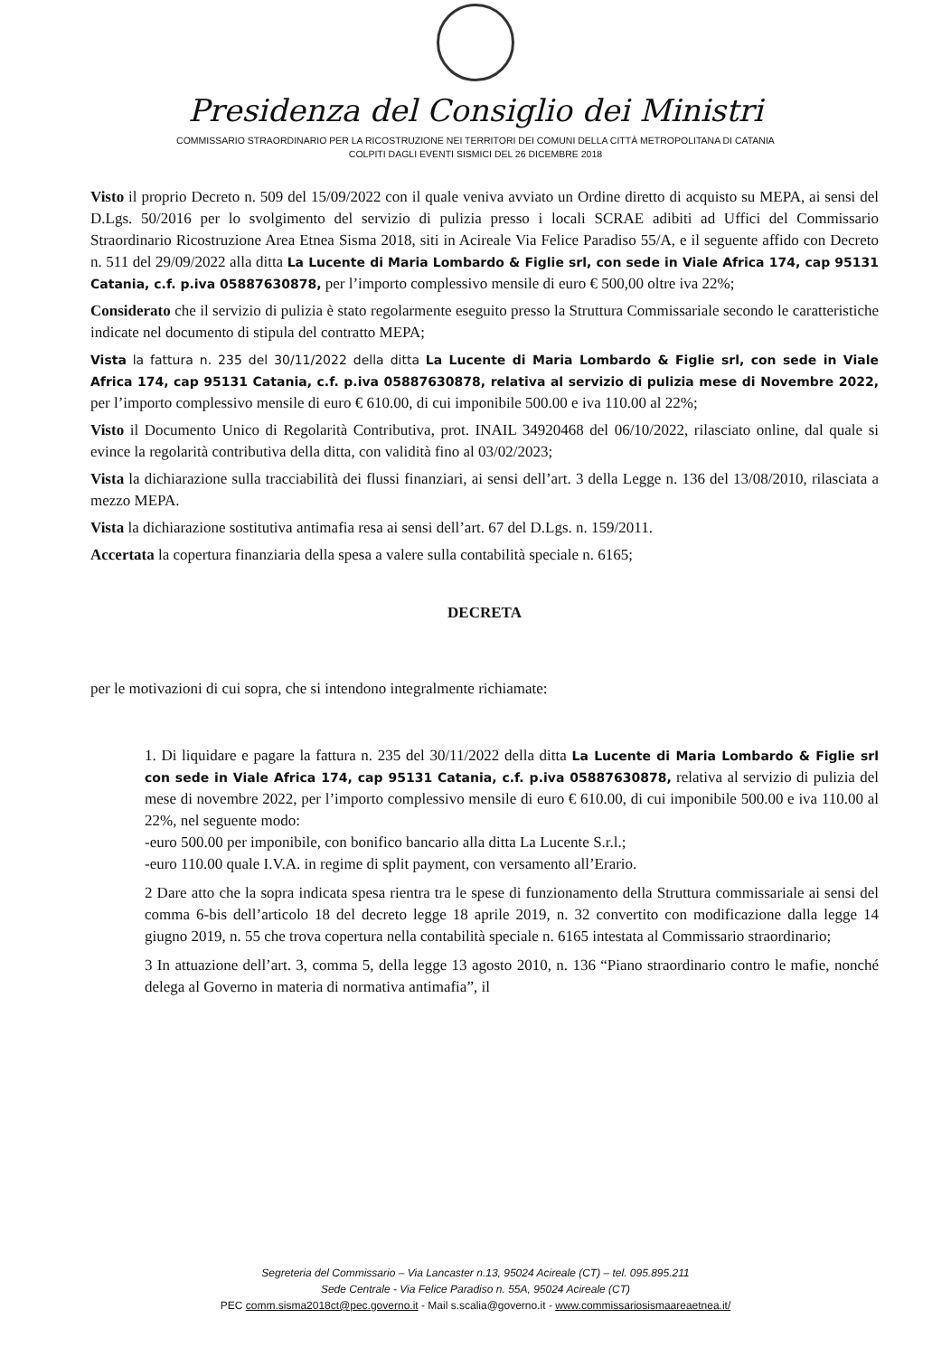Presidenza del Consiglio dei Ministri
COMMISSARIO STRAORDINARIO PER LA RICOSTRUZIONE NEI TERRITORI DEI COMUNI DELLA CITTÀ METROPOLITANA DI CATANIA
COLPITI DAGLI EVENTI SISMICI DEL 26 DICEMBRE 2018
Visto il proprio Decreto n. 509 del 15/09/2022 con il quale veniva avviato un Ordine diretto di acquisto su MEPA, ai sensi del D.Lgs. 50/2016 per lo svolgimento del servizio di pulizia presso i locali SCRAE adibiti ad Uffici del Commissario Straordinario Ricostruzione Area Etnea Sisma 2018, siti in Acireale Via Felice Paradiso 55/A, e il seguente affido con Decreto n. 511 del 29/09/2022 alla ditta La Lucente di Maria Lombardo & Figlie srl, con sede in Viale Africa 174, cap 95131 Catania, c.f. p.iva 05887630878, per l’importo complessivo mensile di euro € 500,00 oltre iva 22%;
Considerato che il servizio di pulizia è stato regolarmente eseguito presso la Struttura Commissariale secondo le caratteristiche indicate nel documento di stipula del contratto MEPA;
Vista la fattura n. 235 del 30/11/2022 della ditta La Lucente di Maria Lombardo & Figlie srl, con sede in Viale Africa 174, cap 95131 Catania, c.f. p.iva 05887630878, relativa al servizio di pulizia mese di Novembre 2022, per l’importo complessivo mensile di euro € 610.00, di cui imponibile 500.00 e iva 110.00 al 22%;
Visto il Documento Unico di Regolarità Contributiva, prot. INAIL 34920468 del 06/10/2022, rilasciato online, dal quale si evince la regolarità contributiva della ditta, con validità fino al 03/02/2023;
Vista la dichiarazione sulla tracciabilità dei flussi finanziari, ai sensi dell’art. 3 della Legge n. 136 del 13/08/2010, rilasciata a mezzo MEPA.
Vista la dichiarazione sostitutiva antimafia resa ai sensi dell’art. 67 del D.Lgs. n. 159/2011.
Accertata la copertura finanziaria della spesa a valere sulla contabilità speciale n. 6165;
DECRETA
per le motivazioni di cui sopra, che si intendono integralmente richiamate:
1. Di liquidare e pagare la fattura n. 235 del 30/11/2022 della ditta La Lucente di Maria Lombardo & Figlie srl con sede in Viale Africa 174, cap 95131 Catania, c.f. p.iva 05887630878, relativa al servizio di pulizia del mese di novembre 2022, per l’importo complessivo mensile di euro € 610.00, di cui imponibile 500.00 e iva 110.00 al 22%, nel seguente modo:
-euro 500.00 per imponibile, con bonifico bancario alla ditta La Lucente S.r.l.;
-euro 110.00 quale I.V.A. in regime di split payment, con versamento all’Erario.
2 Dare atto che la sopra indicata spesa rientra tra le spese di funzionamento della Struttura commissariale ai sensi del comma 6-bis dell’articolo 18 del decreto legge 18 aprile 2019, n. 32 convertito con modificazione dalla legge 14 giugno 2019, n. 55 che trova copertura nella contabilità speciale n. 6165 intestata al Commissario straordinario;
3 In attuazione dell’art. 3, comma 5, della legge 13 agosto 2010, n. 136 “Piano straordinario contro le mafie, nonché delega al Governo in materia di normativa antimafia”, il
Segreteria del Commissario – Via Lancaster n.13, 95024 Acireale (CT) – tel. 095.895.211
Sede Centrale - Via Felice Paradiso n. 55A, 95024 Acireale (CT)
PEC comm.sisma2018ct@pec.governo.it - Mail s.scalia@governo.it - www.commissariosismaareaetnea.it/